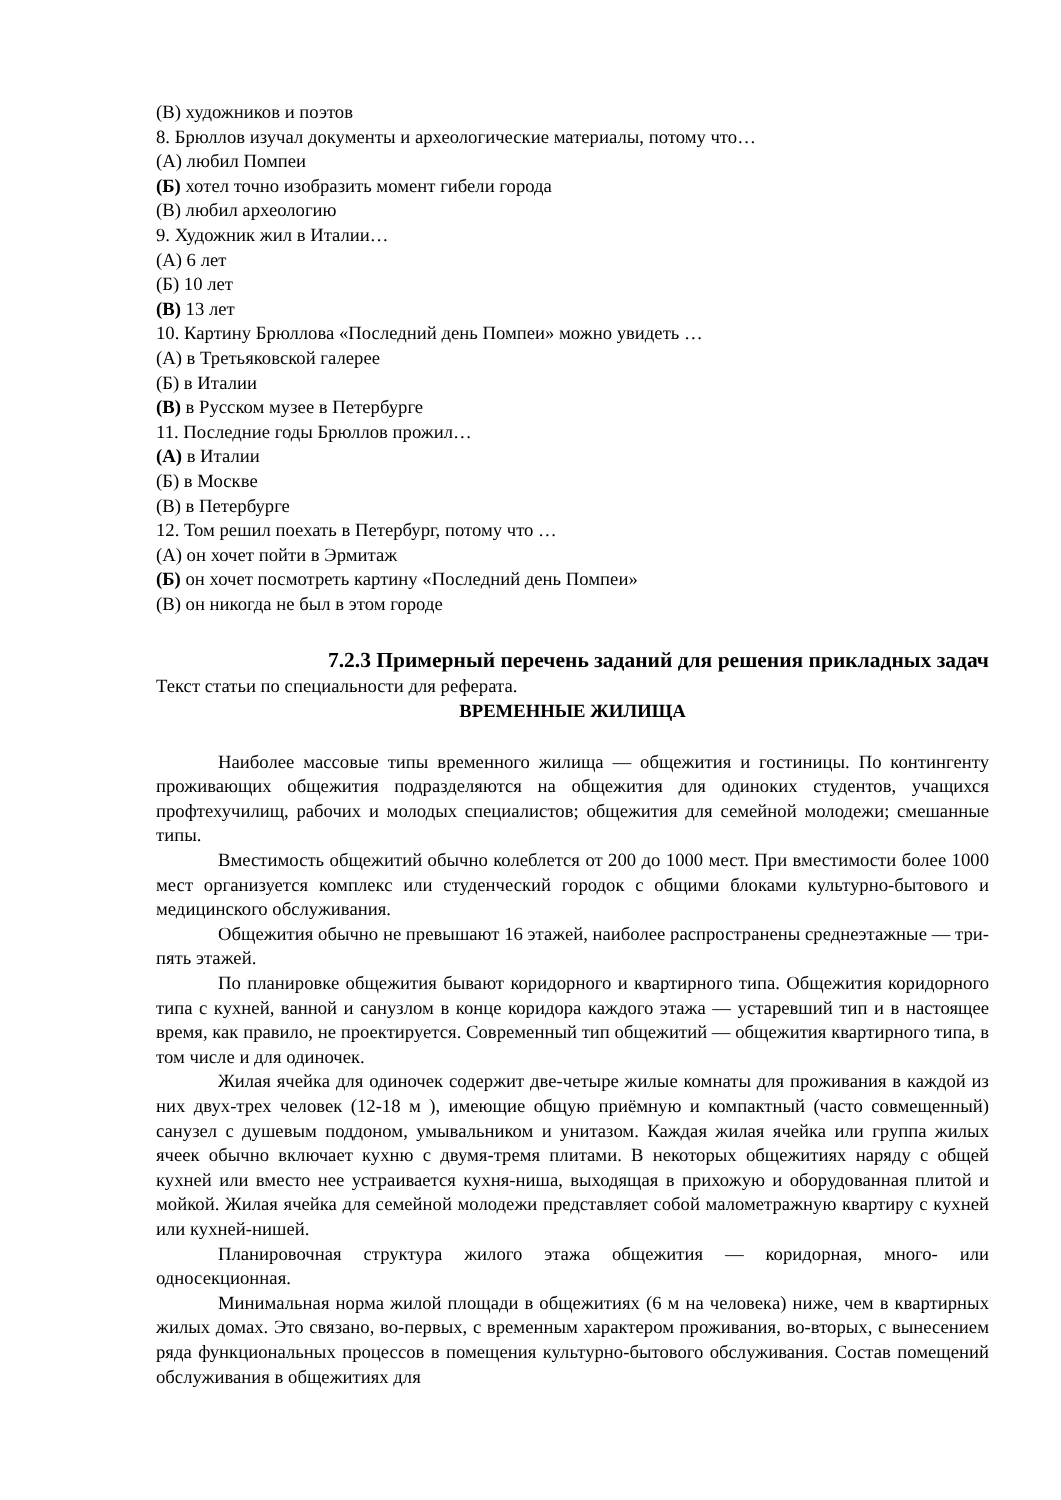(В) художников и поэтов
8. Брюллов изучал документы и археологические материалы, потому что…
(А) любил Помпеи
(Б) хотел точно изобразить момент гибели города
(В) любил археологию
9. Художник жил в Италии…
(А) 6 лет
(Б) 10 лет
(В) 13 лет
10. Картину Брюллова «Последний день Помпеи» можно увидеть …
(А) в Третьяковской галерее
(Б) в Италии
(В) в Русском музее в Петербурге
11. Последние годы Брюллов прожил…
(А) в Италии
(Б) в Москве
(В) в Петербурге
12. Том решил поехать в Петербург, потому что …
(А) он хочет пойти в Эрмитаж
(Б) он хочет посмотреть картину «Последний день Помпеи»
(В) он никогда не был в этом городе
7.2.3 Примерный перечень заданий для решения прикладных задач
Текст статьи по специальности для реферата.
ВРЕМЕННЫЕ ЖИЛИЩА
Наиболее массовые типы временного жилища — общежития и гостиницы. По контингенту проживающих общежития подразделяются на общежития для одиноких студентов, учащихся профтехучилищ, рабочих и молодых специалистов; общежития для семейной молодежи; смешанные типы.
Вместимость общежитий обычно колеблется от 200 до 1000 мест. При вместимости более 1000 мест организуется комплекс или студенческий городок с общими блоками культурно-бытового и медицинского обслуживания.
Общежития обычно не превышают 16 этажей, наиболее распространены среднеэтажные — три-пять этажей.
По планировке общежития бывают коридорного и квартирного типа. Общежития коридорного типа с кухней, ванной и санузлом в конце коридора каждого этажа — устаревший тип и в настоящее время, как правило, не проектируется. Современный тип общежитий — общежития квартирного типа, в том числе и для одиночек.
Жилая ячейка для одиночек содержит две-четыре жилые комнаты для проживания в каждой из них двух-трех человек (12-18 м ), имеющие общую приёмную и компактный (часто совмещенный) санузел с душевым поддоном, умывальником и унитазом. Каждая жилая ячейка или группа жилых ячеек обычно включает кухню с двумя-тремя плитами. В некоторых общежитиях наряду с общей кухней или вместо нее устраивается кухня-ниша, выходящая в прихожую и оборудованная плитой и мойкой. Жилая ячейка для семейной молодежи представляет собой малометражную квартиру с кухней или кухней-нишей.
Планировочная структура жилого этажа общежития — коридорная, много- или односекционная.
Минимальная норма жилой площади в общежитиях (6 м на человека) ниже, чем в квартирных жилых домах. Это связано, во-первых, с временным характером проживания, во-вторых, с вынесением ряда функциональных процессов в помещения культурно-бытового обслуживания. Состав помещений обслуживания в общежитиях для